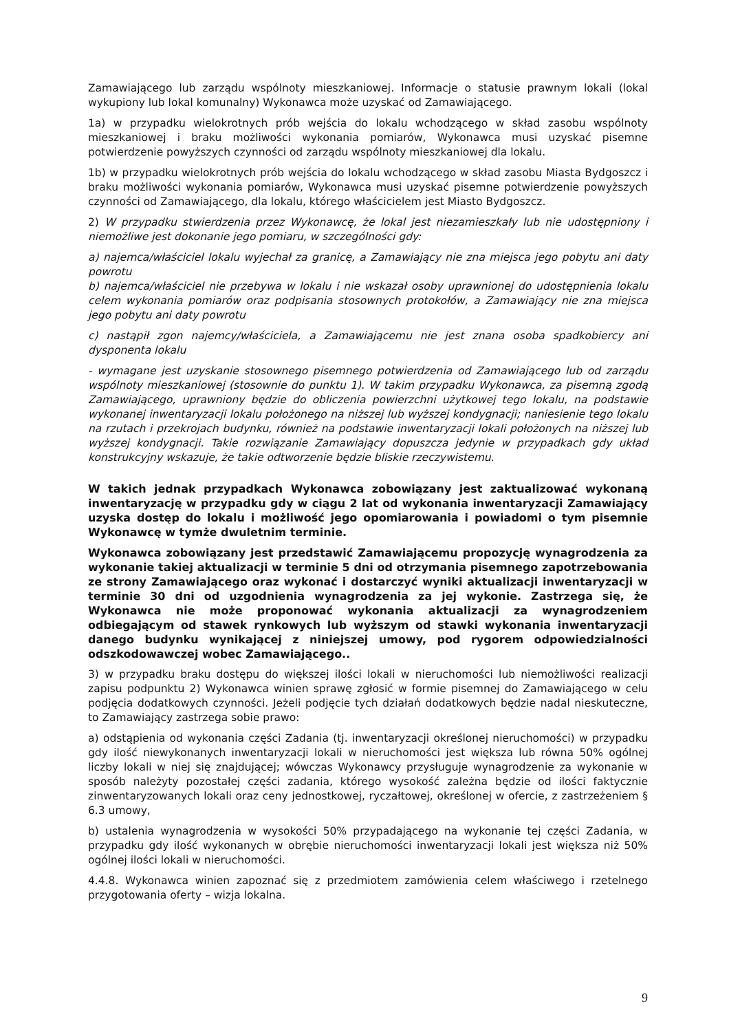Zamawiającego lub zarządu wspólnoty mieszkaniowej. Informacje o statusie prawnym lokali (lokal wykupiony lub lokal komunalny) Wykonawca może uzyskać od Zamawiającego.
1a) w przypadku wielokrotnych prób wejścia do lokalu wchodzącego w skład zasobu wspólnoty mieszkaniowej i braku możliwości wykonania pomiarów, Wykonawca musi uzyskać pisemne potwierdzenie powyższych czynności od zarządu wspólnoty mieszkaniowej dla lokalu.
1b) w przypadku wielokrotnych prób wejścia do lokalu wchodzącego w skład zasobu Miasta Bydgoszcz i braku możliwości wykonania pomiarów, Wykonawca musi uzyskać pisemne potwierdzenie powyższych czynności od Zamawiającego, dla lokalu, którego właścicielem jest Miasto Bydgoszcz.
2) W przypadku stwierdzenia przez Wykonawcę, że lokal jest niezamieszkały lub nie udostępniony i niemożliwe jest dokonanie jego pomiaru, w szczególności gdy:
a) najemca/właściciel lokalu wyjechał za granicę, a Zamawiający nie zna miejsca jego pobytu ani daty powrotu
b) najemca/właściciel nie przebywa w lokalu i nie wskazał osoby uprawnionej do udostępnienia lokalu celem wykonania pomiarów oraz podpisania stosownych protokołów, a Zamawiający nie zna miejsca jego pobytu ani daty powrotu
c) nastąpił zgon najemcy/właściciela, a Zamawiającemu nie jest znana osoba spadkobiercy ani dysponenta lokalu
- wymagane jest uzyskanie stosownego pisemnego potwierdzenia od Zamawiającego lub od zarządu wspólnoty mieszkaniowej (stosownie do punktu 1). W takim przypadku Wykonawca, za pisemną zgodą Zamawiającego, uprawniony będzie do obliczenia powierzchni użytkowej tego lokalu, na podstawie wykonanej inwentaryzacji lokalu położonego na niższej lub wyższej kondygnacji; naniesienie tego lokalu na rzutach i przekrojach budynku, również na podstawie inwentaryzacji lokali położonych na niższej lub wyższej kondygnacji. Takie rozwiązanie Zamawiający dopuszcza jedynie w przypadkach gdy układ konstrukcyjny wskazuje, że takie odtworzenie będzie bliskie rzeczywistemu.
W takich jednak przypadkach Wykonawca zobowiązany jest zaktualizować wykonaną inwentaryzację w przypadku gdy w ciągu 2 lat od wykonania inwentaryzacji Zamawiający uzyska dostęp do lokalu i możliwość jego opomiarowania i powiadomi o tym pisemnie Wykonawcę w tymże dwuletnim terminie.
Wykonawca zobowiązany jest przedstawić Zamawiającemu propozycję wynagrodzenia za wykonanie takiej aktualizacji w terminie 5 dni od otrzymania pisemnego zapotrzebowania ze strony Zamawiającego oraz wykonać i dostarczyć wyniki aktualizacji inwentaryzacji w terminie 30 dni od uzgodnienia wynagrodzenia za jej wykonie. Zastrzega się, że Wykonawca nie może proponować wykonania aktualizacji za wynagrodzeniem odbiegającym od stawek rynkowych lub wyższym od stawki wykonania inwentaryzacji danego budynku wynikającej z niniejszej umowy, pod rygorem odpowiedzialności odszkodowawczej wobec Zamawiającego..
3) w przypadku braku dostępu do większej ilości lokali w nieruchomości lub niemożliwości realizacji zapisu podpunktu 2) Wykonawca winien sprawę zgłosić w formie pisemnej do Zamawiającego w celu podjęcia dodatkowych czynności. Jeżeli podjęcie tych działań dodatkowych będzie nadal nieskuteczne, to Zamawiający zastrzega sobie prawo:
a) odstąpienia od wykonania części Zadania (tj. inwentaryzacji określonej nieruchomości) w przypadku gdy ilość niewykonanych inwentaryzacji lokali w nieruchomości jest większa lub równa 50% ogólnej liczby lokali w niej się znajdującej; wówczas Wykonawcy przysługuje wynagrodzenie za wykonanie w sposób należyty pozostałej części zadania, którego wysokość zależna będzie od ilości faktycznie zinwentaryzowanych lokali oraz ceny jednostkowej, ryczałtowej, określonej w ofercie, z zastrzeżeniem § 6.3 umowy,
b) ustalenia wynagrodzenia w wysokości 50% przypadającego na wykonanie tej części Zadania, w przypadku gdy ilość wykonanych w obrębie nieruchomości inwentaryzacji lokali jest większa niż 50% ogólnej ilości lokali w nieruchomości.
4.4.8. Wykonawca winien zapoznać się z przedmiotem zamówienia celem właściwego i rzetelnego przygotowania oferty – wizja lokalna.
9